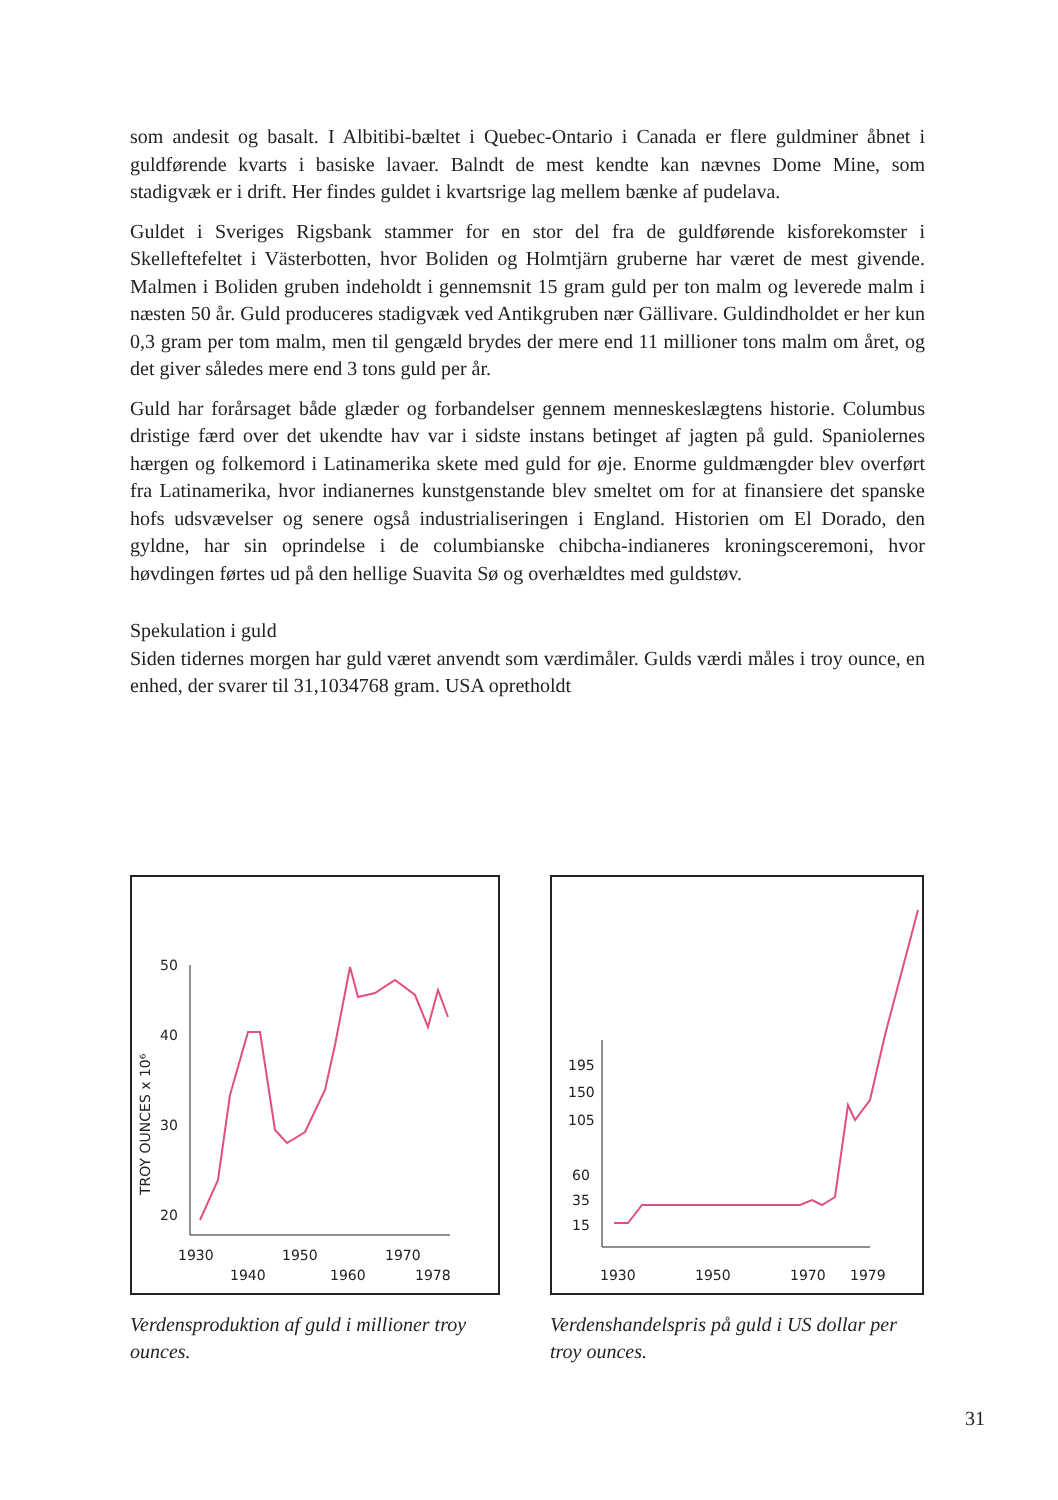som andesit og basalt. I Albitibi-bæltet i Quebec-Ontario i Canada er flere guldminer åbnet i guldførende kvarts i basiske lavaer. Balndt de mest kendte kan nævnes Dome Mine, som stadigvæk er i drift. Her findes guldet i kvartsrige lag mellem bænke af pudelava.
Guldet i Sveriges Rigsbank stammer for en stor del fra de guldførende kisforekomster i Skelleftefeltet i Västerbotten, hvor Boliden og Holmtjärn gruberne har været de mest givende. Malmen i Boliden gruben indeholdt i gennemsnit 15 gram guld per ton malm og leverede malm i næsten 50 år. Guld produceres stadigvæk ved Antikgruben nær Gällivare. Guldindholdet er her kun 0,3 gram per tom malm, men til gengæld brydes der mere end 11 millioner tons malm om året, og det giver således mere end 3 tons guld per år.
Guld har forårsaget både glæder og forbandelser gennem menneskeslægtens historie. Columbus dristige færd over det ukendte hav var i sidste instans betinget af jagten på guld. Spaniolernes hærgen og folkemord i Latinamerika skete med guld for øje. Enorme guldmængder blev overført fra Latinamerika, hvor indianernes kunstgenstande blev smeltet om for at finansiere det spanske hofs udsvævelser og senere også industrialiseringen i England. Historien om El Dorado, den gyldne, har sin oprindelse i de columbianske chibcha-indianeres kroningsceremoni, hvor høvdingen førtes ud på den hellige Suavita Sø og overhældtes med guldstøv.
Spekulation i guld
Siden tidernes morgen har guld været anvendt som værdimåler. Gulds værdi måles i troy ounce, en enhed, der svarer til 31,1034768 gram. USA opretholdt
50
40
30
20
TROY OUNCES x 10⁶
1930
1950
1970
1940
1960
1978
Verdensproduktion af guld i millioner troy ounces.
195
150
105
60
35
15
1930
1950
1970
1979
Verdenshandelspris på guld i US dollar per troy ounces.
31